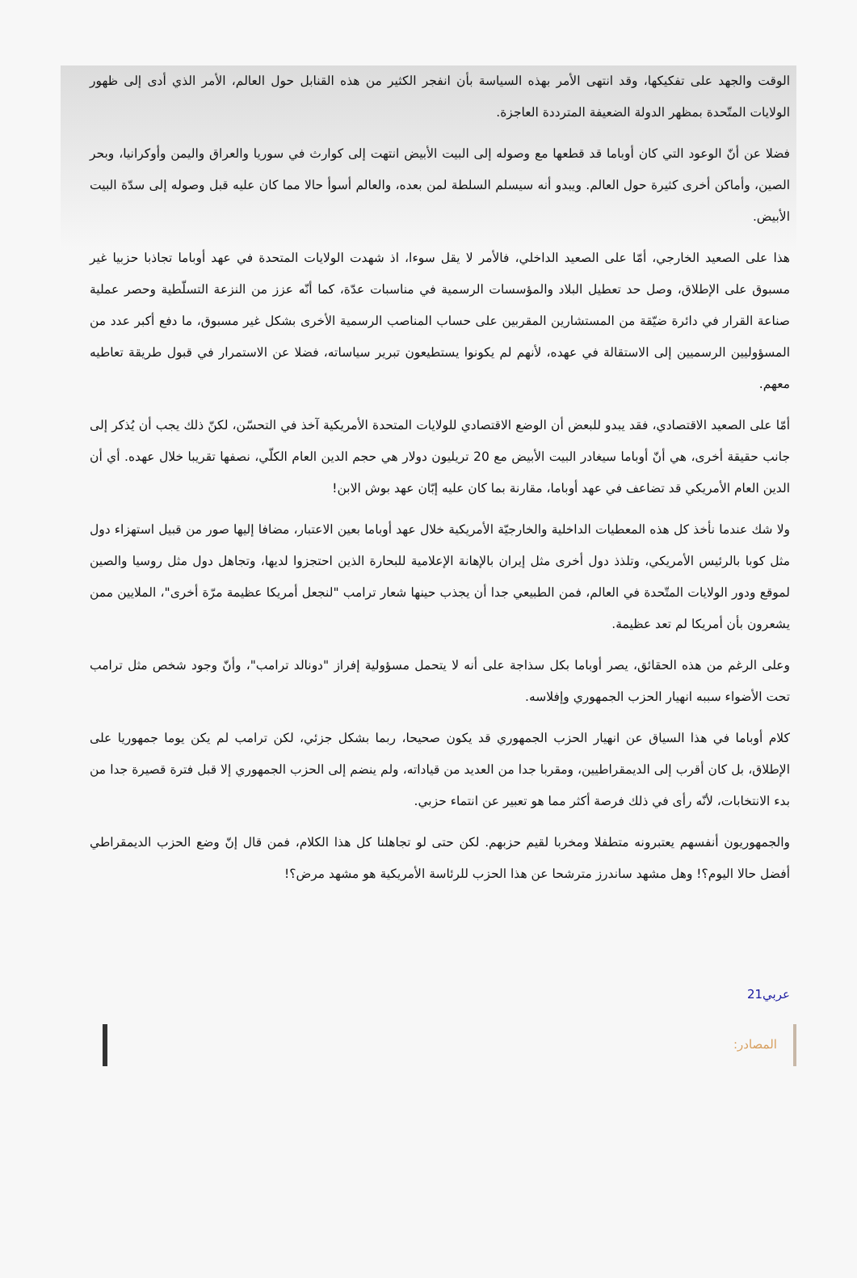الوقت والجهد على تفكيكها، وقد انتهى الأمر بهذه السياسة بأن انفجر الكثير من هذه القنابل حول العالم، الأمر الذي أدى إلى ظهور الولايات المتّحدة بمظهر الدولة الضعيفة المترددة العاجزة.
فضلا عن أنّ الوعود التي كان أوباما قد قطعها مع وصوله إلى البيت الأبيض انتهت إلى كوارث في سوريا والعراق واليمن وأوكرانيا، وبحر الصين، وأماكن أخرى كثيرة حول العالم. ويبدو أنه سيسلم السلطة لمن بعده، والعالم أسوأ حالا مما كان عليه قبل وصوله إلى سدّة البيت الأبيض.
هذا على الصعيد الخارجي، أمّا على الصعيد الداخلي، فالأمر لا يقل سوءا، اذ شهدت الولايات المتحدة في عهد أوباما تجاذبا حزبيا غير مسبوق على الإطلاق، وصل حد تعطيل البلاد والمؤسسات الرسمية في مناسبات عدّة، كما أنّه عزز من النزعة التسلّطية وحصر عملية صناعة القرار في دائرة ضيّقة من المستشارين المقربين على حساب المناصب الرسمية الأخرى بشكل غير مسبوق، ما دفع أكبر عدد من المسؤوليين الرسميين إلى الاستقالة في عهده، لأنهم لم يكونوا يستطيعون تبرير سياساته، فضلا عن الاستمرار في قبول طريقة تعاطيه معهم.
أمّا على الصعيد الاقتصادي، فقد يبدو للبعض أن الوضع الاقتصادي للولايات المتحدة الأمريكية آخذ في التحسّن، لكنّ ذلك يجب أن يُذكر إلى جانب حقيقة أخرى، هي أنّ أوباما سيغادر البيت الأبيض مع 20 تريليون دولار هي حجم الدين العام الكلّي، نصفها تقريبا خلال عهده. أي أن الدين العام الأمريكي قد تضاعف في عهد أوباما، مقارنة بما كان عليه إبّان عهد بوش الابن!
ولا شك عندما نأخذ كل هذه المعطيات الداخلية والخارجيّة الأمريكية خلال عهد أوباما بعين الاعتبار، مضافا إليها صور من قبيل استهزاء دول مثل كوبا بالرئيس الأمريكي، وتلذذ دول أخرى مثل إيران بالإهانة الإعلامية للبحارة الذين احتجزوا لديها، وتجاهل دول مثل روسيا والصين لموقع ودور الولايات المتّحدة في العالم، فمن الطبيعي جدا أن يجذب حينها شعار ترامب "لنجعل أمريكا عظيمة مرّة أخرى"، الملايين ممن يشعرون بأن أمريكا لم تعد عظيمة.
وعلى الرغم من هذه الحقائق، يصر أوباما بكل سذاجة على أنه لا يتحمل مسؤولية إفراز "دونالد ترامب"، وأنّ وجود شخص مثل ترامب تحت الأضواء سببه انهيار الحزب الجمهوري وإفلاسه.
كلام أوباما في هذا السياق عن انهيار الحزب الجمهوري قد يكون صحيحا، ربما بشكل جزئي، لكن ترامب لم يكن يوما جمهوريا على الإطلاق، بل كان أقرب إلى الديمقراطيين، ومقربا جدا من العديد من قياداته، ولم ينضم إلى الحزب الجمهوري إلا قبل فترة قصيرة جدا من بدء الانتخابات، لأنّه رأى في ذلك فرصة أكثر مما هو تعبير عن انتماء حزبي.
والجمهوريون أنفسهم يعتبرونه متطفلا ومخربا لقيم حزبهم. لكن حتى لو تجاهلنا كل هذا الكلام، فمن قال إنّ وضع الحزب الديمقراطي أفضل حالا اليوم؟! وهل مشهد ساندرز مترشحا عن هذا الحزب للرئاسة الأمريكية هو مشهد مرض؟!
عربي21
المصادر: